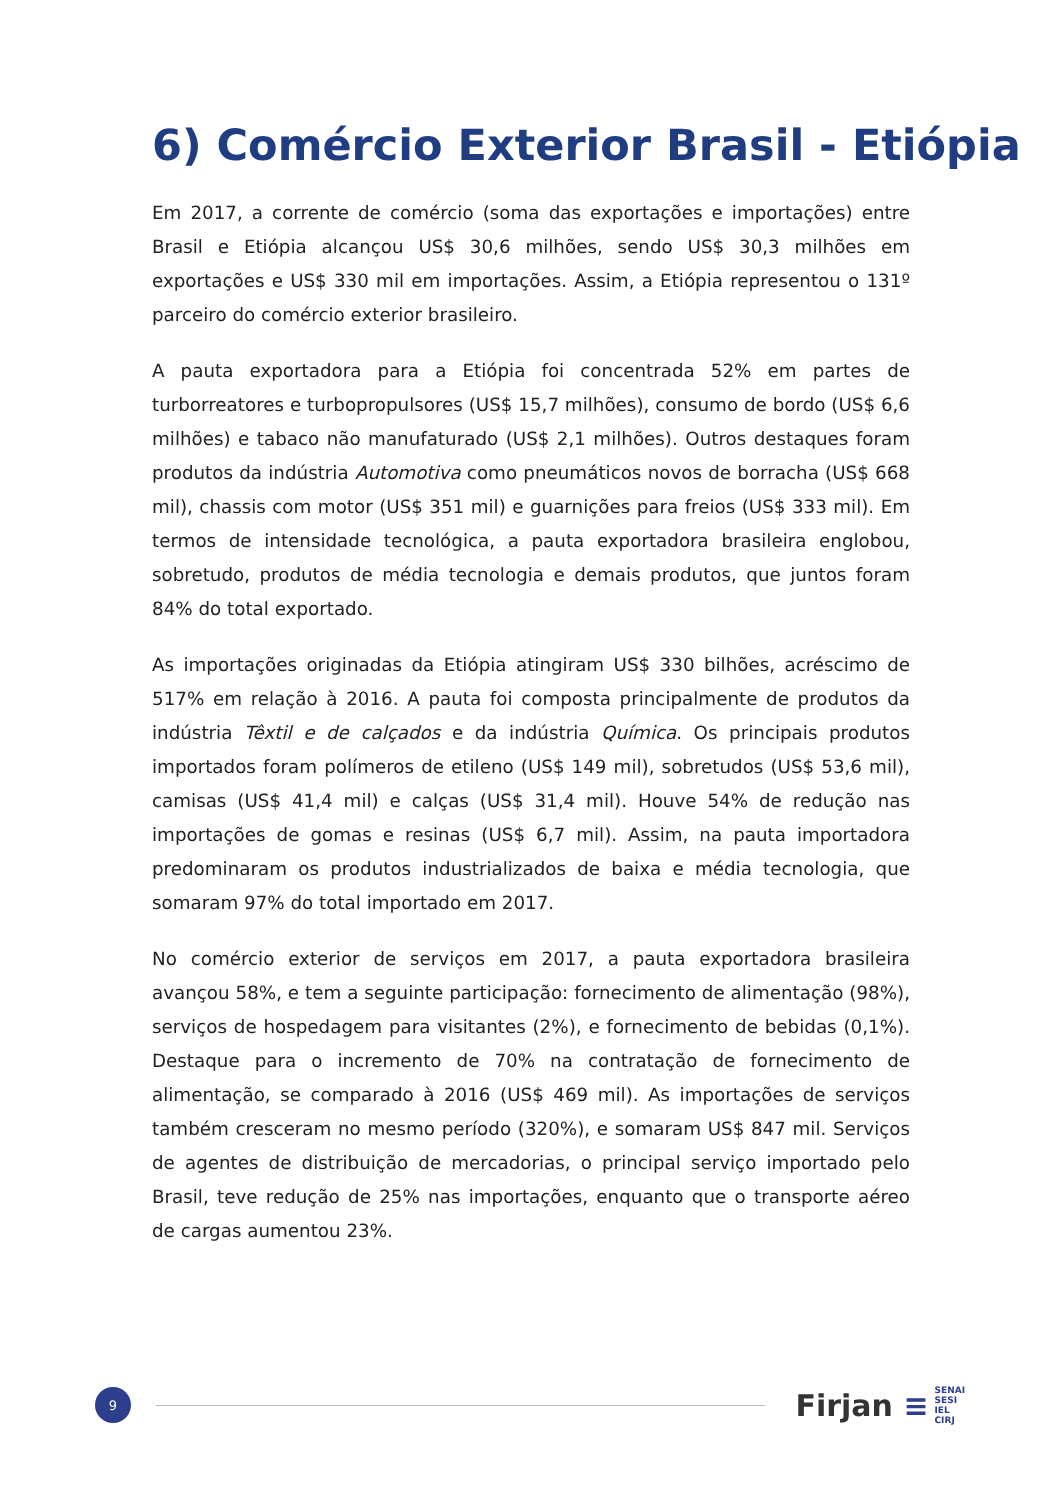6) Comércio Exterior Brasil - Etiópia
Em 2017, a corrente de comércio (soma das exportações e importações) entre Brasil e Etiópia alcançou US$ 30,6 milhões, sendo US$ 30,3 milhões em exportações e US$ 330 mil em importações. Assim, a Etiópia representou o 131º parceiro do comércio exterior brasileiro.
A pauta exportadora para a Etiópia foi concentrada 52% em partes de turborreatores e turbopropulsores (US$ 15,7 milhões), consumo de bordo (US$ 6,6 milhões) e tabaco não manufaturado (US$ 2,1 milhões). Outros destaques foram produtos da indústria Automotiva como pneumáticos novos de borracha (US$ 668 mil), chassis com motor (US$ 351 mil) e guarnições para freios (US$ 333 mil). Em termos de intensidade tecnológica, a pauta exportadora brasileira englobou, sobretudo, produtos de média tecnologia e demais produtos, que juntos foram 84% do total exportado.
As importações originadas da Etiópia atingiram US$ 330 bilhões, acréscimo de 517% em relação à 2016. A pauta foi composta principalmente de produtos da indústria Têxtil e de calçados e da indústria Química. Os principais produtos importados foram polímeros de etileno (US$ 149 mil), sobretudos (US$ 53,6 mil), camisas (US$ 41,4 mil) e calças (US$ 31,4 mil). Houve 54% de redução nas importações de gomas e resinas (US$ 6,7 mil). Assim, na pauta importadora predominaram os produtos industrializados de baixa e média tecnologia, que somaram 97% do total importado em 2017.
No comércio exterior de serviços em 2017, a pauta exportadora brasileira avançou 58%, e tem a seguinte participação: fornecimento de alimentação (98%), serviços de hospedagem para visitantes (2%), e fornecimento de bebidas (0,1%). Destaque para o incremento de 70% na contratação de fornecimento de alimentação, se comparado à 2016 (US$ 469 mil). As importações de serviços também cresceram no mesmo período (320%), e somaram US$ 847 mil. Serviços de agentes de distribuição de mercadorias, o principal serviço importado pelo Brasil, teve redução de 25% nas importações, enquanto que o transporte aéreo de cargas aumentou 23%.
9
Firjan ≡
SENAI
SESI
IEL
CIRJ